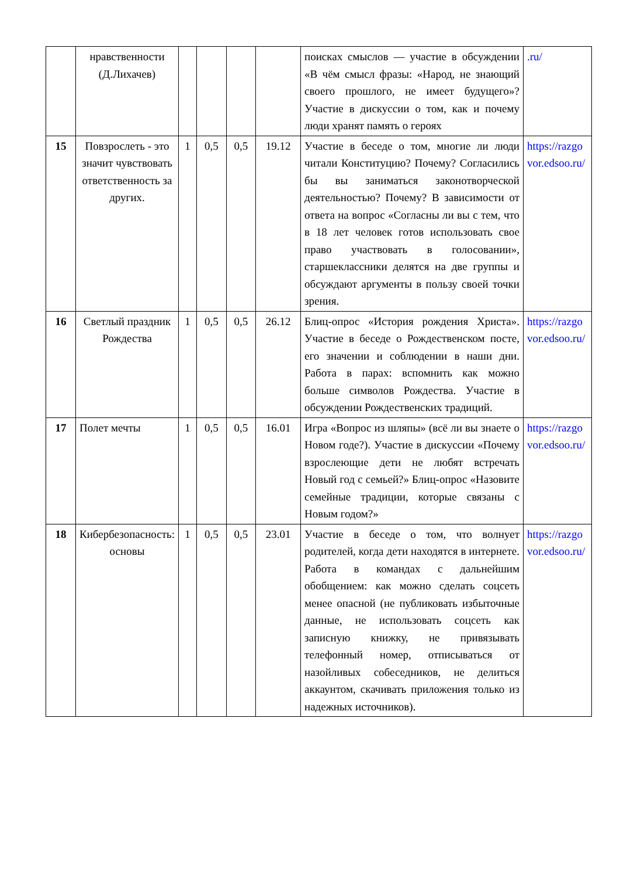| | нравственности (Д.Лихачев) | | | | | поисках смыслов — участие в обсуждении «В чём смысл фразы: «Народ, не знающий своего прошлого, не имеет будущего»? Участие в дискуссии о том, как и почему люди хранят память о героях | .ru/ |
| 15 | Повзрослеть - это значит чувствовать ответственность за других. | 1 | 0,5 | 0,5 | 19.12 | Участие в беседе о том, многие ли люди читали Конституцию? Почему? Согласились бы вы заниматься законотворческой деятельностью? Почему? В зависимости от ответа на вопрос «Согласны ли вы с тем, что в 18 лет человек готов использовать свое право участвовать в голосовании», старшеклассники делятся на две группы и обсуждают аргументы в пользу своей точки зрения. | https://razgovor.edsoo.ru/ |
| 16 | Светлый праздник Рождества | 1 | 0,5 | 0,5 | 26.12 | Блиц-опрос «История рождения Христа». Участие в беседе о Рождественском посте, его значении и соблюдении в наши дни. Работа в парах: вспомнить как можно больше символов Рождества. Участие в обсуждении Рождественских традиций. | https://razgovor.edsoo.ru/ |
| 17 | Полет мечты | 1 | 0,5 | 0,5 | 16.01 | Игра «Вопрос из шляпы» (всё ли вы знаете о Новом годе?). Участие в дискуссии «Почему взрослеющие дети не любят встречать Новый год с семьей?» Блиц-опрос «Назовите семейные традиции, которые связаны с Новым годом?» | https://razgovor.edsoo.ru/ |
| 18 | Кибербезопасность: основы | 1 | 0,5 | 0,5 | 23.01 | Участие в беседе о том, что волнует родителей, когда дети находятся в интернете. Работа в командах с дальнейшим обобщением: как можно сделать соцсеть менее опасной (не публиковать избыточные данные, не использовать соцсеть как записную книжку, не привязывать телефонный номер, отписываться от назойливых собеседников, не делиться аккаунтом, скачивать приложения только из надежных источников). | https://razgovor.edsoo.ru/ |